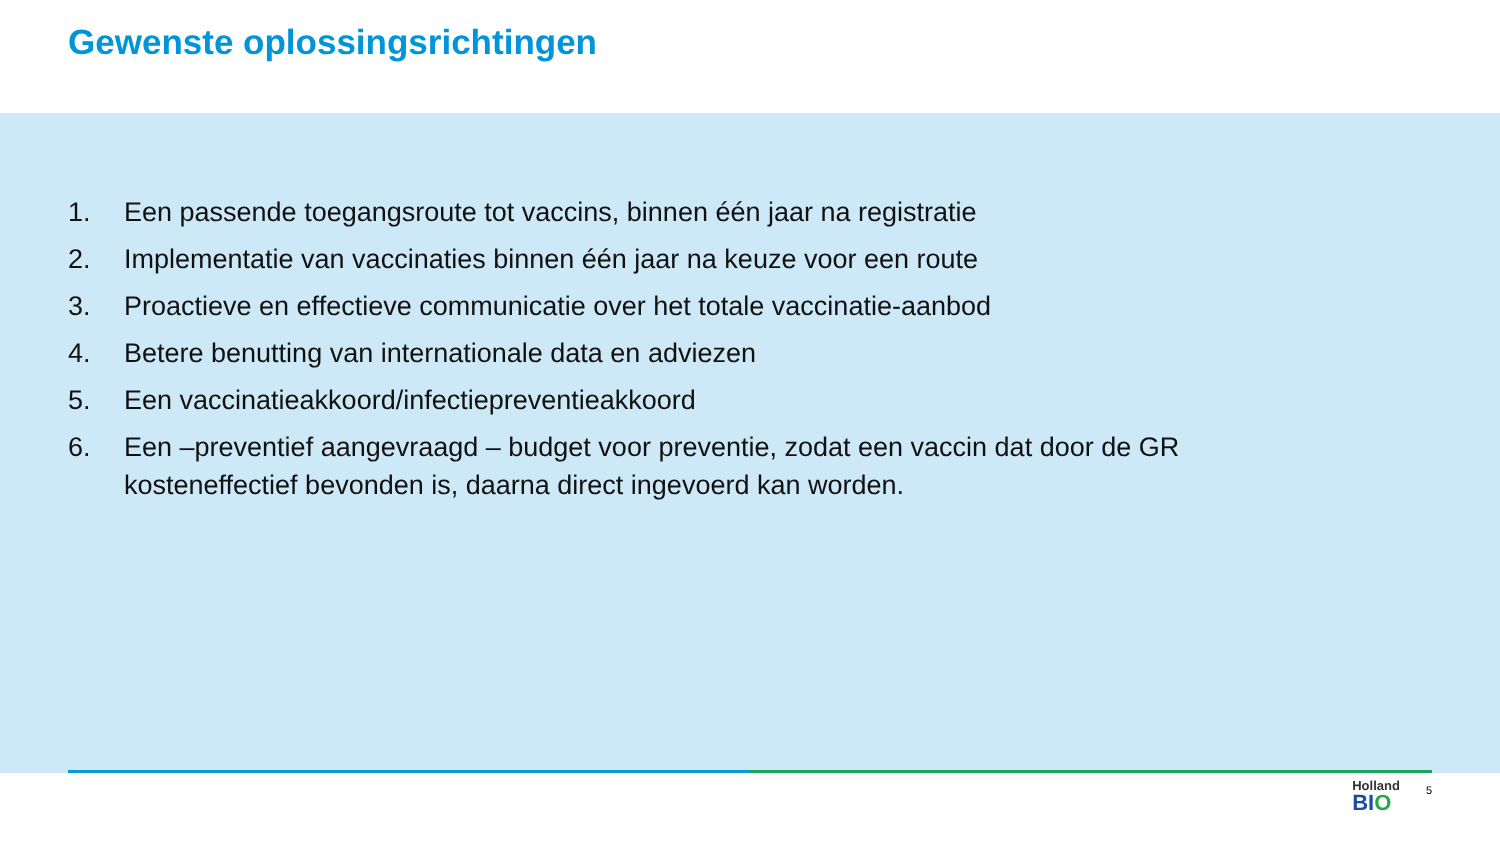Gewenste oplossingsrichtingen
1. Een passende toegangsroute tot vaccins, binnen één jaar na registratie
2. Implementatie van vaccinaties binnen één jaar na keuze voor een route
3. Proactieve en effectieve communicatie over het totale vaccinatie-aanbod
4. Betere benutting van internationale data en adviezen
5. Een vaccinatieakkoord/infectiepreventieakkoord
6. Een –preventief aangevraagd – budget voor preventie, zodat een vaccin dat door de GR kosteneffectief bevonden is, daarna direct ingevoerd kan worden.
Holland
BIO
5